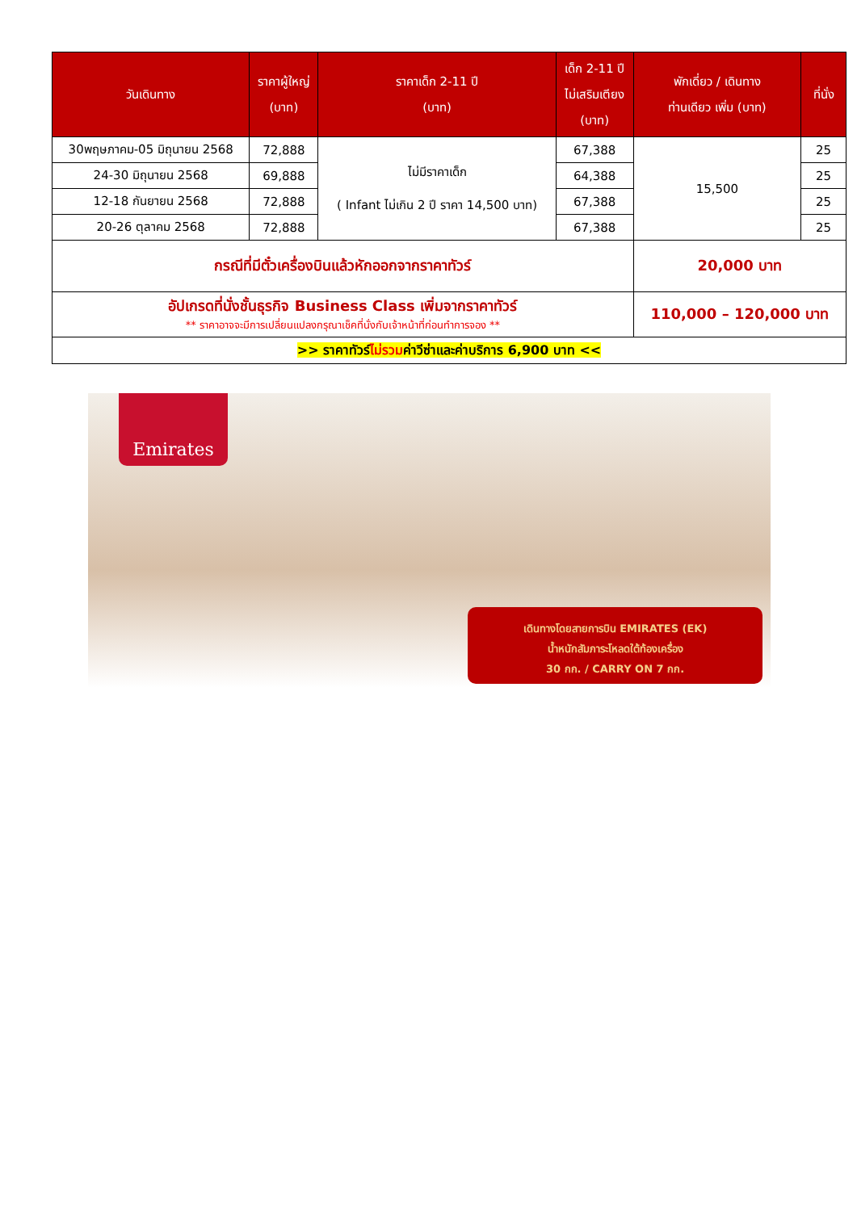| วันเดินทาง | ราคาผู้ใหญ่ (บาท) | ราคาเด็ก 2-11 ปี (บาท) | เด็ก 2-11 ปี ไม่เสริมเตียง (บาท) | พักเดี่ยว / เดินทาง ท่านเดียว เพิ่ม (บาท) | ที่นั่ง |
| --- | --- | --- | --- | --- | --- |
| 30พฤษภาคม-05 มิถุนายน 2568 | 72,888 | ไม่มีราคาเด็ก ( Infant ไม่เกิน 2 ปี ราคา 14,500 บาท) | 67,388 | 15,500 | 25 |
| 24-30 มิถุนายน 2568 | 69,888 | | 64,388 | | 25 |
| 12-18 กันยายน 2568 | 72,888 | | 67,388 | | 25 |
| 20-26 ตุลาคม 2568 | 72,888 | | 67,388 | | 25 |
| กรณีที่มีตั๋วเครื่องบินแล้วหักออกจากราคาทัวร์ | | | | 20,000 บาท | |
| อัปเกรดที่นั่งชั้นธุรกิจ Business Class เพิ่มจากราคาทัวร์ ** ราคาอาจจะมีการเปลี่ยนแปลงกรุณาเช็คที่นั่งกับเจ้าหน้าที่ก่อนทำการจอง ** | | | | 110,000 – 120,000 บาท | |
| >> ราคาทัวร์ ไม่รวม ค่าวีซ่าและค่าบริการ 6,900 บาท << | | | | | |
Emirates
เดินทางโดยสายการบิน EMIRATES (EK)
น้ำหนักสัมภาระโหลดใต้ท้องเครื่อง
30 กก. / CARRY ON 7 กก.